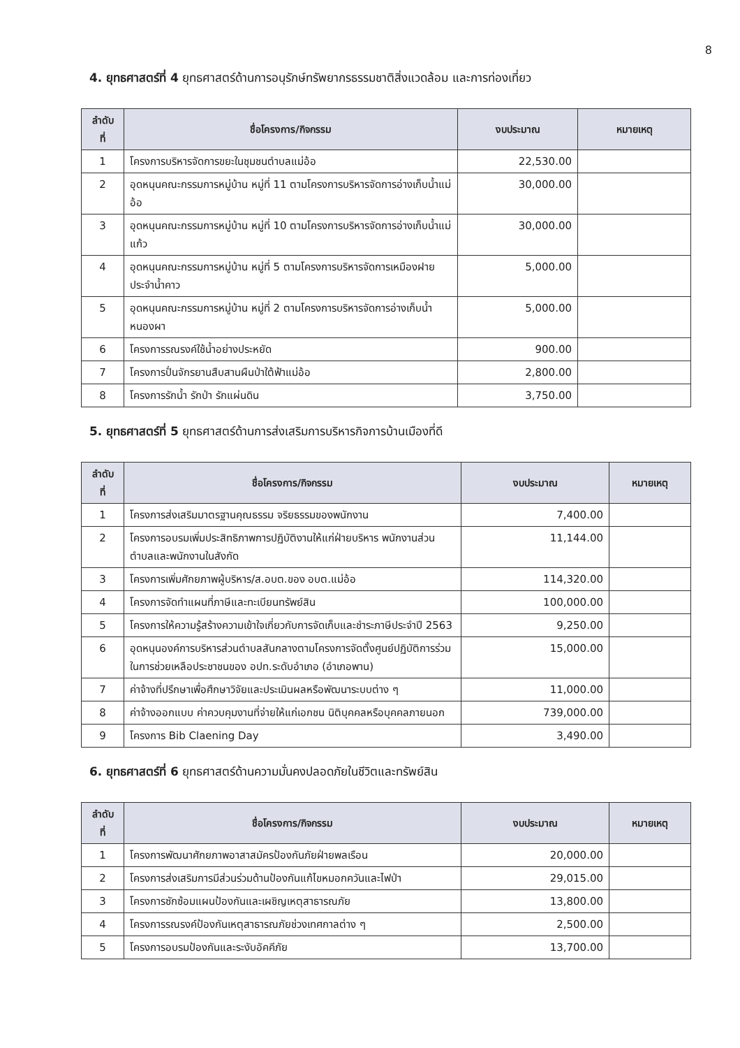8
4. ยุทธศาสตร์ที่ 4 ยุทธศาสตร์ด้านการอนุรักษ์ทรัพยากรธรรมชาติสิ่งแวดล้อม และการท่องเที่ยว
| ลำดับ ที่ | ชื่อโครงการ/กิจกรรม | งบประมาณ | หมายเหตุ |
| --- | --- | --- | --- |
| 1 | โครงการบริหารจัดการขยะในชุมชนตำบลแม่อ้อ | 22,530.00 | |
| 2 | อุดหนุนคณะกรรมการหมู่บ้าน หมู่ที่ 11 ตามโครงการบริหารจัดการอ่างเก็บน้ำแม่อ้อ | 30,000.00 | |
| 3 | อุดหนุนคณะกรรมการหมู่บ้าน หมู่ที่ 10 ตามโครงการบริหารจัดการอ่างเก็บน้ำแม่แก้ว | 30,000.00 | |
| 4 | อุดหนุนคณะกรรมการหมู่บ้าน หมู่ที่ 5 ตามโครงการบริหารจัดการเหมืองฝายประจำน้ำคาว | 5,000.00 | |
| 5 | อุดหนุนคณะกรรมการหมู่บ้าน หมู่ที่ 2 ตามโครงการบริหารจัดการอ่างเก็บน้ำหนองผา | 5,000.00 | |
| 6 | โครงการรณรงค์ใช้น้ำอย่างประหยัด | 900.00 | |
| 7 | โครงการปั่นจักรยานสืบสานผืนป่าใต้ฟ้าแม่อ้อ | 2,800.00 | |
| 8 | โครงการรักน้ำ รักป่า รักแผ่นดิน | 3,750.00 | |
5. ยุทธศาสตร์ที่ 5 ยุทธศาสตร์ด้านการส่งเสริมการบริหารกิจการบ้านเมืองที่ดี
| ลำดับ ที่ | ชื่อโครงการ/กิจกรรม | งบประมาณ | หมายเหตุ |
| --- | --- | --- | --- |
| 1 | โครงการส่งเสริมมาตรฐานคุณธรรม จริยธรรมของพนักงาน | 7,400.00 | |
| 2 | โครงการอบรมเพิ่มประสิทธิภาพการปฏิบัติงานให้แก่ฝ่ายบริหาร พนักงานส่วนตำบลและพนักงานในสังกัด | 11,144.00 | |
| 3 | โครงการเพิ่มศักยภาพผู้บริหาร/ส.อบต.ของ อบต.แม่อ้อ | 114,320.00 | |
| 4 | โครงการจัดทำแผนที่ภาษีและทะเบียนทรัพย์สิน | 100,000.00 | |
| 5 | โครงการให้ความรู้สร้างความเข้าใจเกี่ยวกับการจัดเก็บและชำระภาษีประจำปี 2563 | 9,250.00 | |
| 6 | อุดหนุนองค์การบริหารส่วนตำบลสันกลางตามโครงการจัดตั้งศูนย์ปฏิบัติการร่วมในการช่วยเหลือประชาชนของ อปท.ระดับอำเภอ (อำเภอพาน) | 15,000.00 | |
| 7 | ค่าจ้างที่ปรึกษาเพื่อศึกษาวิจัยและประเมินผลหรือพัฒนาระบบต่าง ๆ | 11,000.00 | |
| 8 | ค่าจ้างออกแบบ ค่าควบคุมงานที่จ่ายให้แก่เอกชน นิติบุคคลหรือบุคคลภายนอก | 739,000.00 | |
| 9 | โครงการ Bib Claening Day | 3,490.00 | |
6. ยุทธศาสตร์ที่ 6 ยุทธศาสตร์ด้านความมั่นคงปลอดภัยในชีวิตและทรัพย์สิน
| ลำดับ ที่ | ชื่อโครงการ/กิจกรรม | งบประมาณ | หมายเหตุ |
| --- | --- | --- | --- |
| 1 | โครงการพัฒนาศักยภาพอาสาสมัครป้องกันภัยฝ่ายพลเรือน | 20,000.00 | |
| 2 | โครงการส่งเสริมการมีส่วนร่วมด้านป้องกันแก้ไขหมอกควันและไฟป่า | 29,015.00 | |
| 3 | โครงการซักซ้อมแผนป้องกันและเผชิญเหตุสาธารณภัย | 13,800.00 | |
| 4 | โครงการรณรงค์ป้องกันเหตุสาธารณภัยช่วงเทศกาลต่าง ๆ | 2,500.00 | |
| 5 | โครงการอบรมป้องกันและระงับอัคคีภัย | 13,700.00 | |